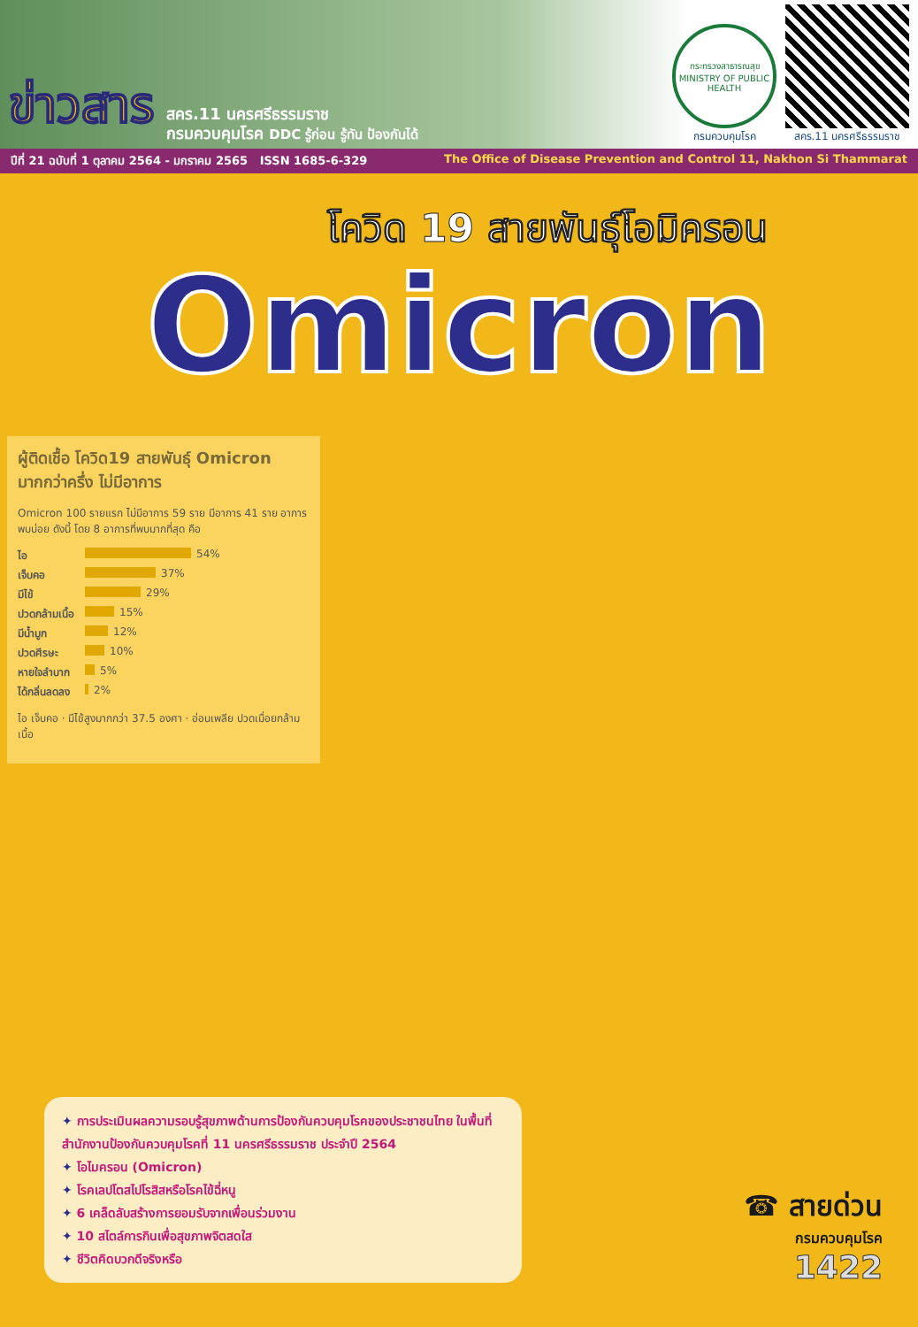ข่าวสาร
สคร.11 นครศรีธรรมราช
กรมควบคุมโรค DDC รู้ก่อน รู้ทัน ป้องกันได้
กระทรวงสาธารณสุข
MINISTRY OF PUBLIC HEALTH
กรมควบคุมโรค
สคร.11 นครศรีธรรมราช
ปีที่ 21 ฉบับที่ 1 ตุลาคม 2564 - มกราคม 2565 ISSN 1685-6-329 The Office of Disease Prevention and Control 11, Nakhon Si Thammarat
โควิด 19 สายพันธุ์โอมิครอน
Omicron
ผู้ติดเชื้อ โควิด19 สายพันธุ์ Omicron มากกว่าครึ่ง ไม่มีอาการ
Omicron 100 รายแรก ไม่มีอาการ 59 ราย มีอาการ 41 ราย อาการพบบ่อย ดังนี้ โดย 8 อาการที่พบมากที่สุด คือ
ไอ 54%
เจ็บคอ 37%
มีไข้ 29%
ปวดกล้ามเนื้อ 15%
มีน้ำมูก 12%
ปวดศีรษะ 10%
หายใจลำบาก 5%
ได้กลิ่นลดลง 2%
ไอ เจ็บคอ · มีไข้สูงมากกว่า 37.5 องศา · อ่อนเพลีย ปวดเมื่อยกล้ามเนื้อ
✦ การประเมินผลความรอบรู้สุขภาพด้านการป้องกันควบคุมโรคของประชาชนไทย ในพื้นที่สำนักงานป้องกันควบคุมโรคที่ 11 นครศรีธรรมราช ประจำปี 2564
✦ โอไมครอน (Omicron)
✦ โรคเลปโตสไปโรสิสหรือโรคไข้ฉี่หนู
✦ 6 เคล็ดลับสร้างการยอมรับจากเพื่อนร่วมงาน
✦ 10 สไตล์การกินเพื่อสุขภาพจิตสดใส
✦ ชีวิตคิดบวกดีจริงหรือ
☎ สายด่วน
กรมควบคุมโรค
1422